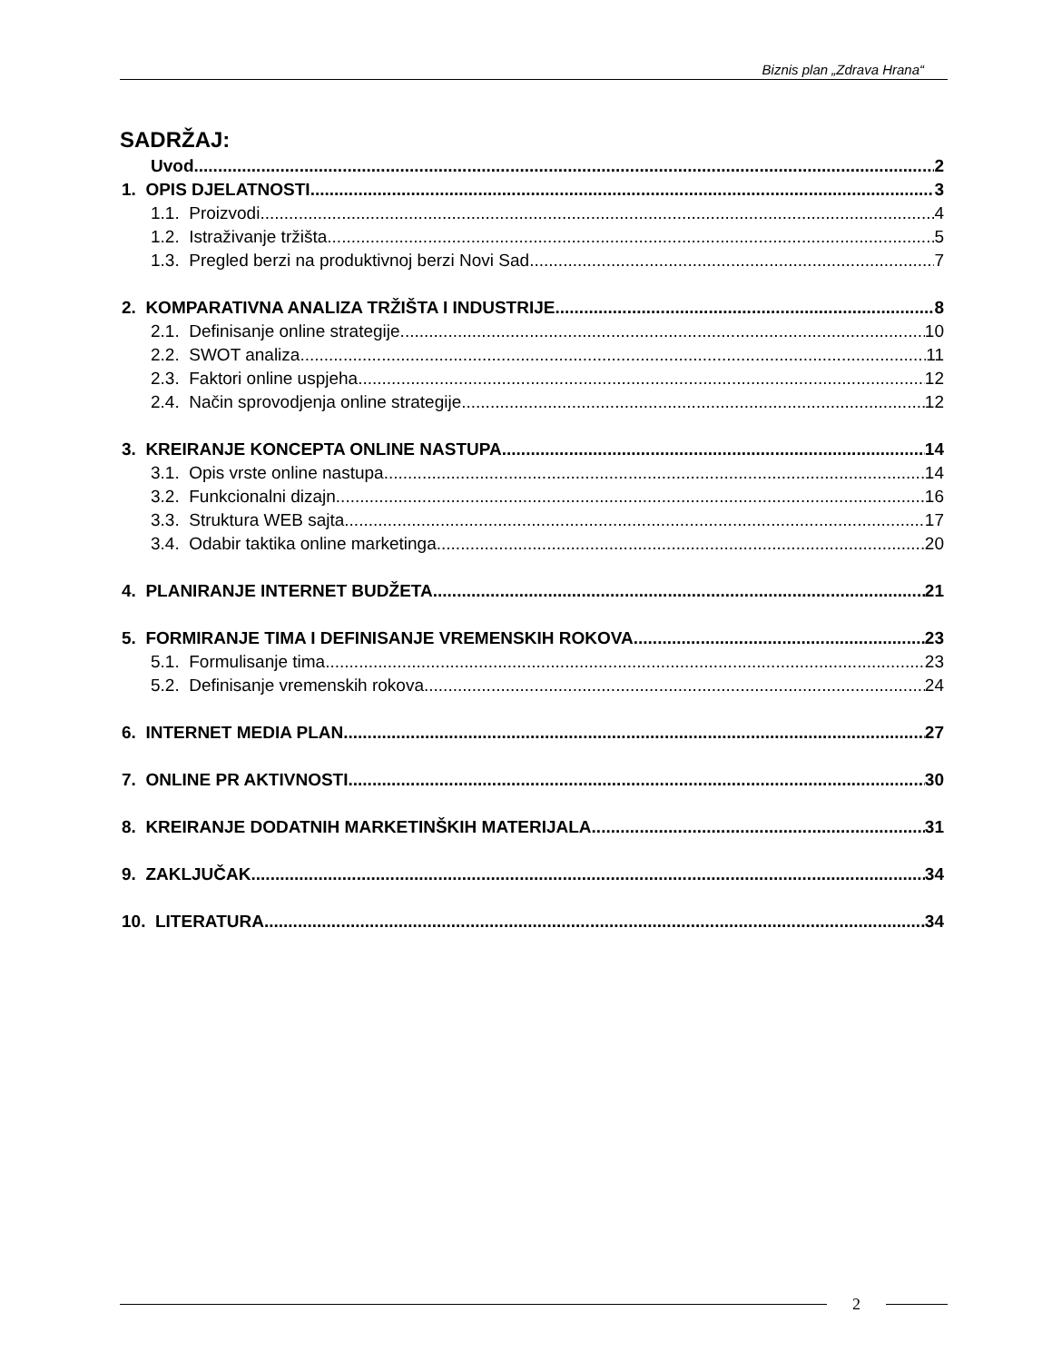Biznis plan „Zdrava Hrana“
SADRŽAJ:
Uvod 2
1. OPIS DJELATNOSTI 3
1.1. Proizvodi 4
1.2. Istraživanje tržišta 5
1.3. Pregled berzi na produktivnoj berzi Novi Sad 7
2. KOMPARATIVNA ANALIZA TRŽIŠTA I INDUSTRIJE 8
2.1. Definisanje online strategije 10
2.2. SWOT analiza 11
2.3. Faktori online uspjeha 12
2.4. Način sprovodjenja online strategije 12
3. KREIRANJE KONCEPTA ONLINE NASTUPA 14
3.1. Opis vrste online nastupa 14
3.2. Funkcionalni dizajn 16
3.3. Struktura WEB sajta 17
3.4. Odabir taktika online marketinga 20
4. PLANIRANJE INTERNET BUDŽETA 21
5. FORMIRANJE TIMA I DEFINISANJE VREMENSKIH ROKOVA 23
5.1. Formulisanje tima 23
5.2. Definisanje vremenskih rokova 24
6. INTERNET MEDIA PLAN 27
7. ONLINE PR AKTIVNOSTI 30
8. KREIRANJE DODATNIH MARKETINŠKIH MATERIJALA 31
9. ZAKLJUČAK 34
10. LITERATURA 34
2